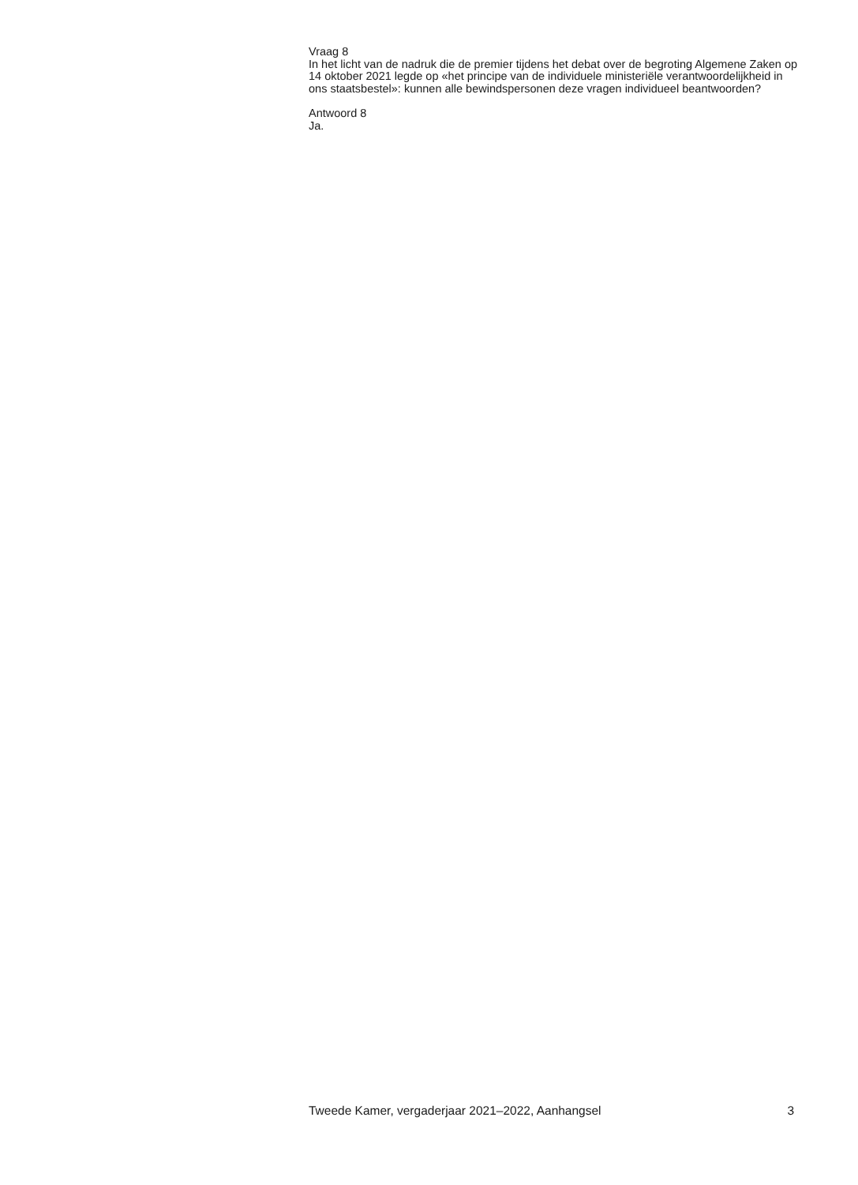Vraag 8
In het licht van de nadruk die de premier tijdens het debat over de begroting Algemene Zaken op 14 oktober 2021 legde op «het principe van de individuele ministeriële verantwoordelijkheid in ons staatsbestel»: kunnen alle bewindspersonen deze vragen individueel beantwoorden?
Antwoord 8
Ja.
Tweede Kamer, vergaderjaar 2021–2022, Aanhangsel 3